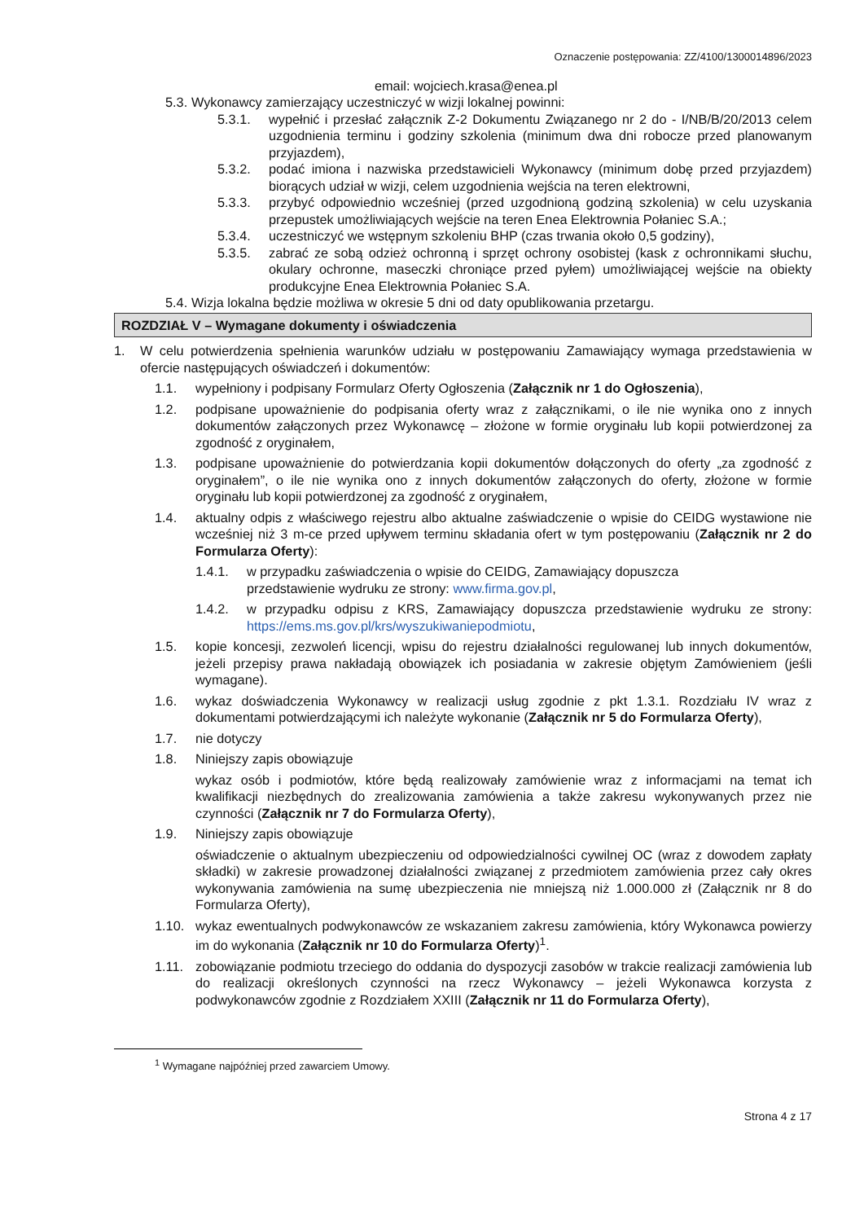Oznaczenie postępowania: ZZ/4100/1300014896/2023
email: wojciech.krasa@enea.pl
5.3. Wykonawcy zamierzający uczestniczyć w wizji lokalnej powinni:
5.3.1. wypełnić i przesłać załącznik Z-2 Dokumentu Związanego nr 2 do - I/NB/B/20/2013 celem uzgodnienia terminu i godziny szkolenia (minimum dwa dni robocze przed planowanym przyjazdem),
5.3.2. podać imiona i nazwiska przedstawicieli Wykonawcy (minimum dobę przed przyjazdem) biorących udział w wizji, celem uzgodnienia wejścia na teren elektrowni,
5.3.3. przybyć odpowiednio wcześniej (przed uzgodnioną godziną szkolenia) w celu uzyskania przepustek umożliwiających wejście na teren Enea Elektrownia Połaniec S.A.;
5.3.4. uczestniczyć we wstępnym szkoleniu BHP (czas trwania około 0,5 godziny),
5.3.5. zabrać ze sobą odzież ochronną i sprzęt ochrony osobistej (kask z ochronnikami słuchu, okulary ochronne, maseczki chroniące przed pyłem) umożliwiającej wejście na obiekty produkcyjne Enea Elektrownia Połaniec S.A.
5.4. Wizja lokalna będzie możliwa w okresie 5 dni od daty opublikowania przetargu.
ROZDZIAŁ V – Wymagane dokumenty i oświadczenia
1. W celu potwierdzenia spełnienia warunków udziału w postępowaniu Zamawiający wymaga przedstawienia w ofercie następujących oświadczeń i dokumentów:
1.1. wypełniony i podpisany Formularz Oferty Ogłoszenia (Załącznik nr 1 do Ogłoszenia),
1.2. podpisane upoważnienie do podpisania oferty wraz z załącznikami, o ile nie wynika ono z innych dokumentów załączonych przez Wykonawcę – złożone w formie oryginału lub kopii potwierdzonej za zgodność z oryginałem,
1.3. podpisane upoważnienie do potwierdzania kopii dokumentów dołączonych do oferty „za zgodność z oryginałem”, o ile nie wynika ono z innych dokumentów załączonych do oferty, złożone w formie oryginału lub kopii potwierdzonej za zgodność z oryginałem,
1.4. aktualny odpis z właściwego rejestru albo aktualne zaświadczenie o wpisie do CEIDG wystawione nie wcześniej niż 3 m-ce przed upływem terminu składania ofert w tym postępowaniu (Załącznik nr 2 do Formularza Oferty):
1.4.1. w przypadku zaświadczenia o wpisie do CEIDG, Zamawiający dopuszcza
przedstawienie wydruku ze strony: www.firma.gov.pl,
1.4.2. w przypadku odpisu z KRS, Zamawiający dopuszcza przedstawienie wydruku ze strony: https://ems.ms.gov.pl/krs/wyszukiwaniepodmiotu,
1.5. kopie koncesji, zezwoleń licencji, wpisu do rejestru działalności regulowanej lub innych dokumentów, jeżeli przepisy prawa nakładają obowiązek ich posiadania w zakresie objętym Zamówieniem (jeśli wymagane).
1.6. wykaz doświadczenia Wykonawcy w realizacji usług zgodnie z pkt 1.3.1. Rozdziału IV wraz z dokumentami potwierdzającymi ich należyte wykonanie (Załącznik nr 5 do Formularza Oferty),
1.7. nie dotyczy
1.8. Niniejszy zapis obowiązuje
wykaz osób i podmiotów, które będą realizowały zamówienie wraz z informacjami na temat ich kwalifikacji niezbędnych do zrealizowania zamówienia a także zakresu wykonywanych przez nie czynności (Załącznik nr 7 do Formularza Oferty),
1.9. Niniejszy zapis obowiązuje
oświadczenie o aktualnym ubezpieczeniu od odpowiedzialności cywilnej OC (wraz z dowodem zapłaty składki) w zakresie prowadzonej działalności związanej z przedmiotem zamówienia przez cały okres wykonywania zamówienia na sumę ubezpieczenia nie mniejszą niż 1.000.000 zł (Załącznik nr 8 do Formularza Oferty),
1.10. wykaz ewentualnych podwykonawców ze wskazaniem zakresu zamówienia, który Wykonawca powierzy im do wykonania (Załącznik nr 10 do Formularza Oferty)<sup>1</sup>.
1.11. zobowiązanie podmiotu trzeciego do oddania do dyspozycji zasobów w trakcie realizacji zamówienia lub do realizacji określonych czynności na rzecz Wykonawcy – jeżeli Wykonawca korzysta z podwykonawców zgodnie z Rozdziałem XXIII (Załącznik nr 11 do Formularza Oferty),
<sup>1</sup> Wymagane najpóźniej przed zawarciem Umowy.
Strona 4 z 17